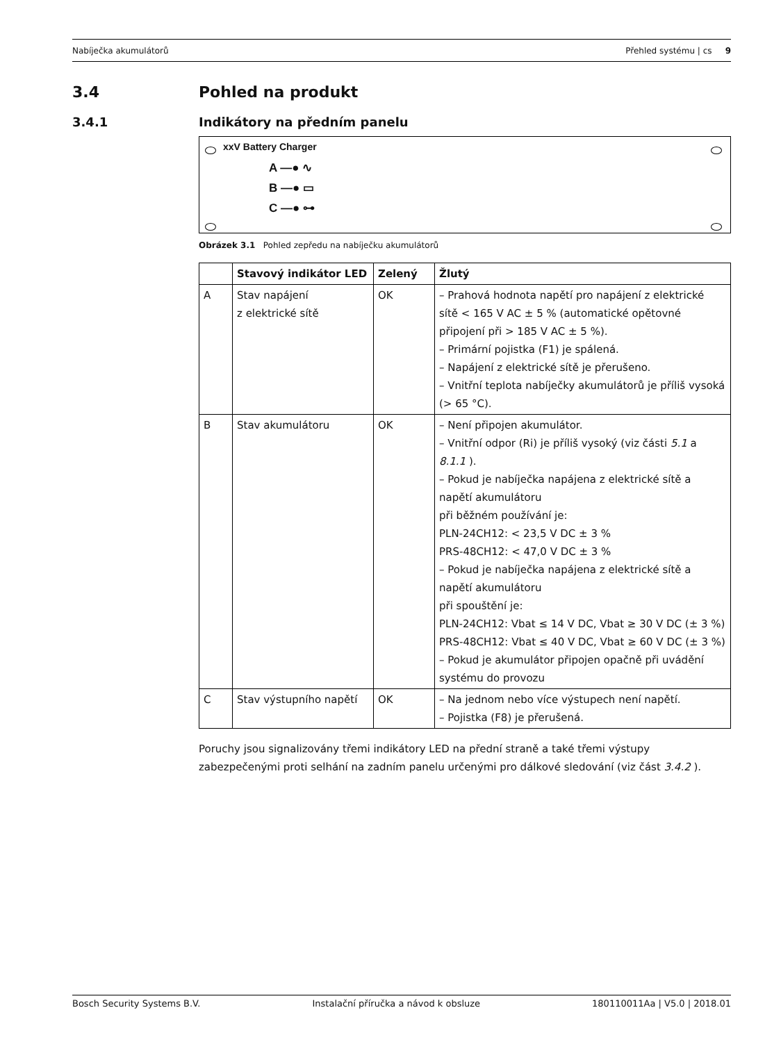Nabíječka akumulátorů Přehled systému | cs 9
3.4 Pohled na produkt
3.4.1 Indikátory na předním panelu
xxV Battery Charger
A —● ∿
B —● ▭
C —● ⊶
Obrázek 3.1 Pohled zepředu na nabíječku akumulátorů
| | Stavový indikátor LED | Zelený | Žlutý |
| --- | --- | --- | --- |
| A | Stav napájení z elektrické sítě | OK | – Prahová hodnota napětí pro napájení z elektrické sítě < 165 V AC ± 5 % (automatické opětovné připojení při > 185 V AC ± 5 %). – Primární pojistka (F1) je spálená. – Napájení z elektrické sítě je přerušeno. – Vnitřní teplota nabíječky akumulátorů je příliš vysoká (> 65 °C). |
| B | Stav akumulátoru | OK | – Není připojen akumulátor. – Vnitřní odpor (Ri) je příliš vysoký (viz části 5.1 a 8.1.1 ). – Pokud je nabíječka napájena z elektrické sítě a napětí akumulátoru při běžném používání je: PLN-24CH12: < 23,5 V DC ± 3 % PRS-48CH12: < 47,0 V DC ± 3 % – Pokud je nabíječka napájena z elektrické sítě a napětí akumulátoru při spouštění je: PLN-24CH12: Vbat ≤ 14 V DC, Vbat ≥ 30 V DC (± 3 %) PRS-48CH12: Vbat ≤ 40 V DC, Vbat ≥ 60 V DC (± 3 %) – Pokud je akumulátor připojen opačně při uvádění systému do provozu |
| C | Stav výstupního napětí | OK | – Na jednom nebo více výstupech není napětí. – Pojistka (F8) je přerušená. |
Poruchy jsou signalizovány třemi indikátory LED na přední straně a také třemi výstupy zabezpečenými proti selhání na zadním panelu určenými pro dálkové sledování (viz část 3.4.2 ).
Bosch Security Systems B.V. Instalační příručka a návod k obsluze 180110011Aa | V5.0 | 2018.01